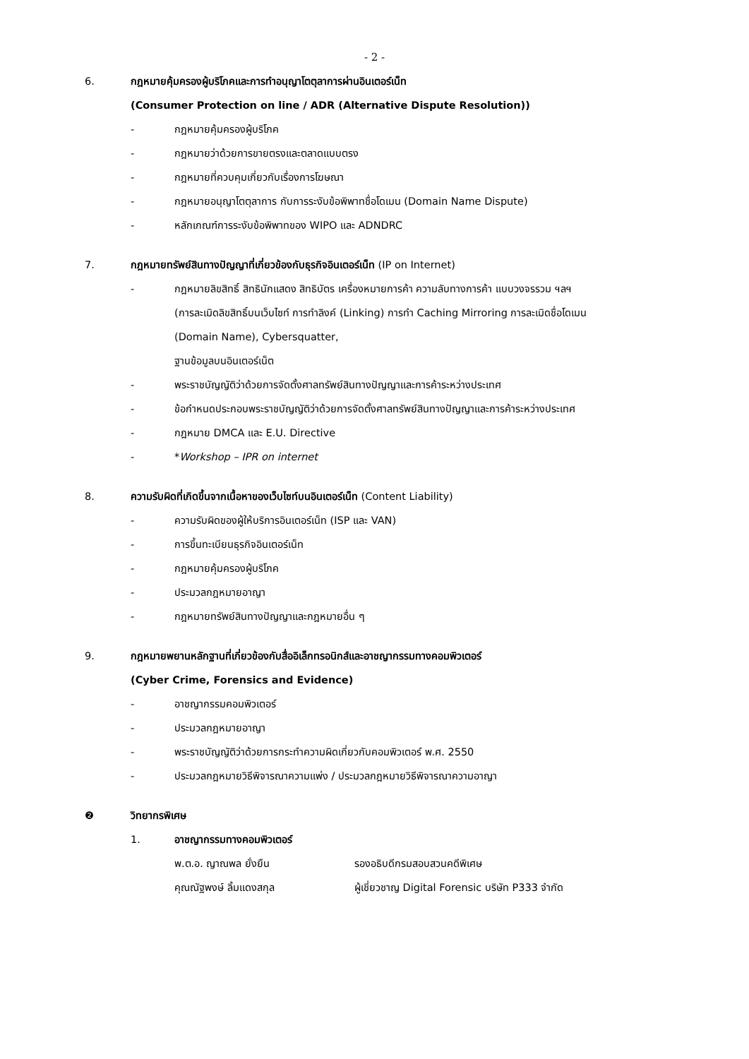- 2 -
6. กฎหมายคุ้มครองผู้บริโภคและการทำอนุญาโตตุลาการผ่านอินเตอร์เน็ท
(Consumer Protection on line / ADR (Alternative Dispute Resolution))
- กฎหมายคุ้มครองผู้บริโภค
- กฎหมายว่าด้วยการขายตรงและตลาดแบบตรง
- กฎหมายที่ควบคุมเกี่ยวกับเรื่องการโฆษณา
- กฎหมายอนุญาโตตุลาการ กับการระงับข้อพิพาทชื่อโดเมน (Domain Name Dispute)
- หลักเกณฑ์การระงับข้อพิพาทของ WIPO และ ADNDRC
7. กฎหมายทรัพย์สินทางปัญญาที่เกี่ยวข้องกับธุรกิจอินเตอร์เน็ท (IP on Internet)
- กฎหมายลิขสิทธิ์ สิทธินักแสดง สิทธิบัตร เครื่องหมายการค้า ความลับทางการค้า แบบวงจรรวม ฯลฯ
(การละเมิดลิขสิทธิ์บนเว็บไซท์ การทำลิงค์ (Linking) การทำ Caching Mirroring การละเมิดชื่อโดเมน
(Domain Name), Cybersquatter,
ฐานข้อมูลบนอินเตอร์เน็ต
- พระราชบัญญัติว่าด้วยการจัดตั้งศาลทรัพย์สินทางปัญญาและการค้าระหว่างประเทศ
- ข้อกำหนดประกอบพระราชบัญญัติว่าด้วยการจัดตั้งศาลทรัพย์สินทางปัญญาและการค้าระหว่างประเทศ
- กฎหมาย DMCA และ E.U. Directive
- *Workshop – IPR on internet
8. ความรับผิดที่เกิดขึ้นจากเนื้อหาของเว็บไซท์บนอินเตอร์เน็ท (Content Liability)
- ความรับผิดของผู้ให้บริการอินเตอร์เน็ท (ISP และ VAN)
- การขึ้นทะเบียนธุรกิจอินเตอร์เน็ท
- กฎหมายคุ้มครองผู้บริโภค
- ประมวลกฎหมายอาญา
- กฎหมายทรัพย์สินทางปัญญาและกฎหมายอื่น ๆ
9. กฎหมายพยานหลักฐานที่เกี่ยวข้องกับสื่ออิเล็กทรอนิกส์และอาชญากรรมทางคอมพิวเตอร์
(Cyber Crime, Forensics and Evidence)
- อาชญากรรมคอมพิวเตอร์
- ประมวลกฎหมายอาญา
- พระราชบัญญัติว่าด้วยการกระทำความผิดเกี่ยวกับคอมพิวเตอร์ พ.ศ. 2550
- ประมวลกฎหมายวิธีพิจารณาความแพ่ง / ประมวลกฎหมายวิธีพิจารณาความอาญา
❷ วิทยากรพิเศษ
1. อาชญากรรมทางคอมพิวเตอร์
พ.ต.อ. ญาณพล ยั่งยืน รองอธิบดีกรมสอบสวนคดีพิเศษ
คุณณัฐพงษ์ ลิ้มแดงสกุล ผู้เชี่ยวชาญ Digital Forensic บริษัท P333 จำกัด